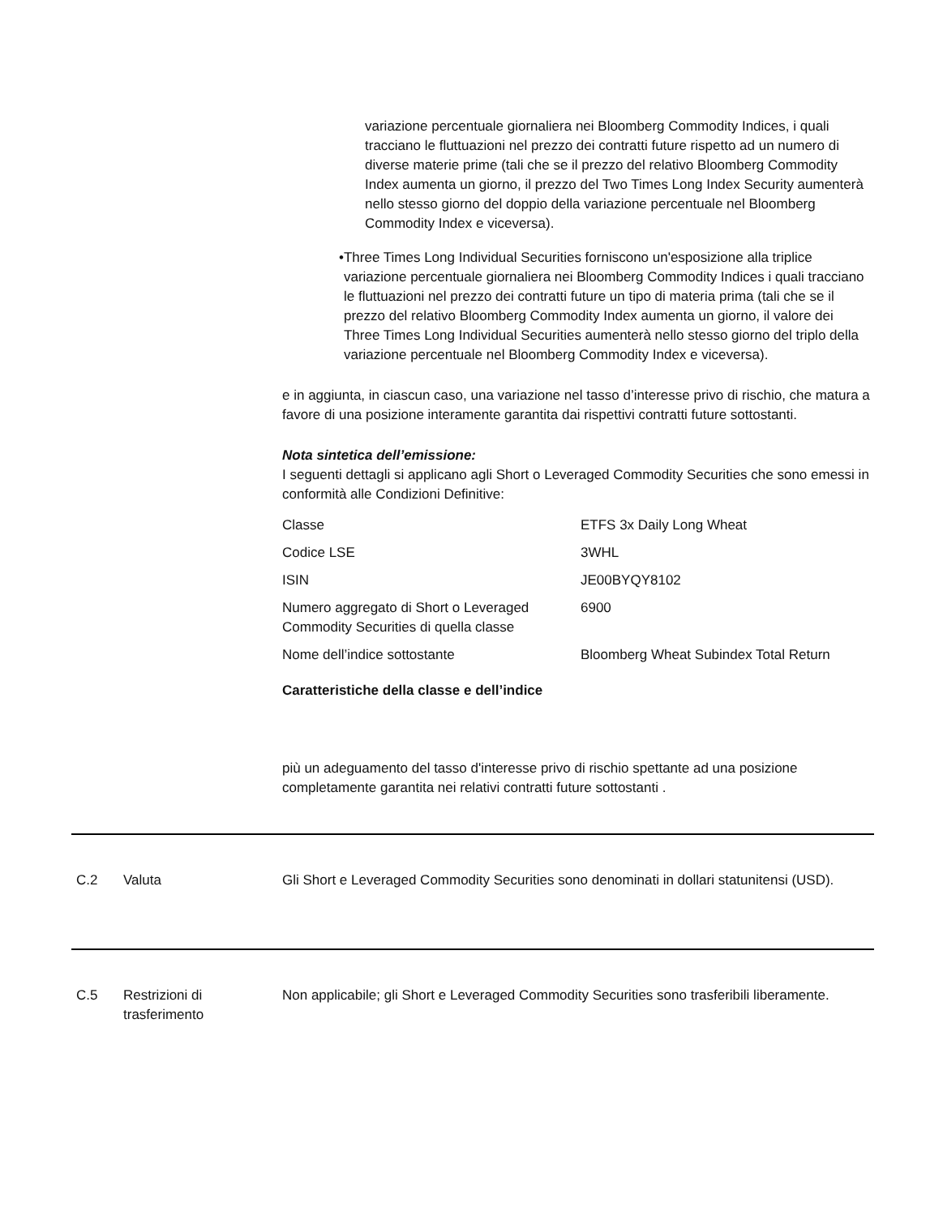variazione percentuale giornaliera nei Bloomberg Commodity Indices, i quali tracciano le fluttuazioni nel prezzo dei contratti future rispetto ad un numero di diverse materie prime (tali che se il prezzo del relativo Bloomberg Commodity Index aumenta un giorno, il prezzo del Two Times Long Index Security aumenterà nello stesso giorno del doppio della variazione percentuale nel Bloomberg Commodity Index e viceversa).
• Three Times Long Individual Securities forniscono un'esposizione alla triplice variazione percentuale giornaliera nei Bloomberg Commodity Indices i quali tracciano le fluttuazioni nel prezzo dei contratti future un tipo di materia prima (tali che se il prezzo del relativo Bloomberg Commodity Index aumenta un giorno, il valore dei Three Times Long Individual Securities aumenterà nello stesso giorno del triplo della variazione percentuale nel Bloomberg Commodity Index e viceversa).
e in aggiunta, in ciascun caso, una variazione nel tasso d’interesse privo di rischio, che matura a favore di una posizione interamente garantita dai rispettivi contratti future sottostanti.
Nota sintetica dell’emissione:
I seguenti dettagli si applicano agli Short o Leveraged Commodity Securities che sono emessi in conformità alle Condizioni Definitive:
| Classe | ETFS 3x Daily Long Wheat |
| Codice LSE | 3WHL |
| ISIN | JE00BYQY8102 |
| Numero aggregato di Short o Leveraged Commodity Securities di quella classe | 6900 |
| Nome dell’indice sottostante | Bloomberg Wheat Subindex Total Return |
Caratteristiche della classe e dell’indice
più un adeguamento del tasso d'interesse privo di rischio spettante ad una posizione completamente garantita nei relativi contratti future sottostanti .
C.2 Valuta Gli Short e Leveraged Commodity Securities sono denominati in dollari statunitensi (USD).
C.5 Restrizioni di trasferimento
Non applicabile; gli Short e Leveraged Commodity Securities sono trasferibili liberamente.